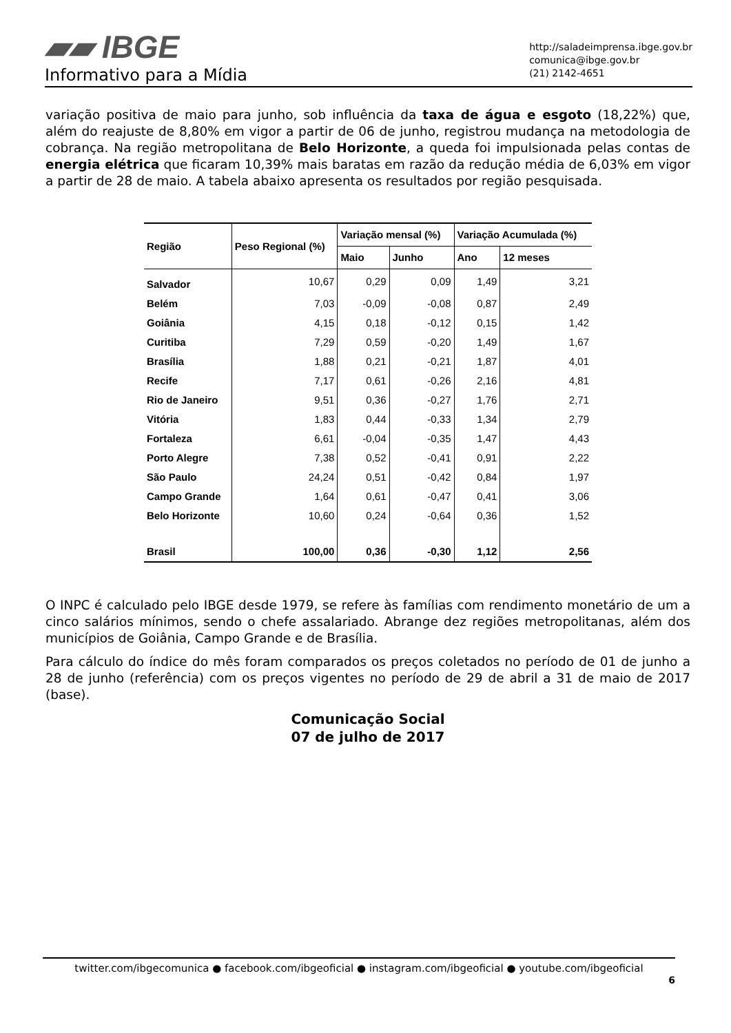▰▰ IBGE
Informativo para a Mídia
http://saladeimprensa.ibge.gov.br
comunica@ibge.gov.br
(21) 2142-4651
variação positiva de maio para junho, sob influência da taxa de água e esgoto (18,22%) que, além do reajuste de 8,80% em vigor a partir de 06 de junho, registrou mudança na metodologia de cobrança. Na região metropolitana de Belo Horizonte, a queda foi impulsionada pelas contas de energia elétrica que ficaram 10,39% mais baratas em razão da redução média de 6,03% em vigor a partir de 28 de maio. A tabela abaixo apresenta os resultados por região pesquisada.
| Região | Peso Regional (%) | Variação mensal (%) | | Variação Acumulada (%) | |
| --- | --- | --- | --- | --- | --- |
| | | Maio | Junho | Ano | 12 meses |
| Salvador | 10,67 | 0,29 | 0,09 | 1,49 | 3,21 |
| Belém | 7,03 | -0,09 | -0,08 | 0,87 | 2,49 |
| Goiânia | 4,15 | 0,18 | -0,12 | 0,15 | 1,42 |
| Curitiba | 7,29 | 0,59 | -0,20 | 1,49 | 1,67 |
| Brasília | 1,88 | 0,21 | -0,21 | 1,87 | 4,01 |
| Recife | 7,17 | 0,61 | -0,26 | 2,16 | 4,81 |
| Rio de Janeiro | 9,51 | 0,36 | -0,27 | 1,76 | 2,71 |
| Vitória | 1,83 | 0,44 | -0,33 | 1,34 | 2,79 |
| Fortaleza | 6,61 | -0,04 | -0,35 | 1,47 | 4,43 |
| Porto Alegre | 7,38 | 0,52 | -0,41 | 0,91 | 2,22 |
| São Paulo | 24,24 | 0,51 | -0,42 | 0,84 | 1,97 |
| Campo Grande | 1,64 | 0,61 | -0,47 | 0,41 | 3,06 |
| Belo Horizonte | 10,60 | 0,24 | -0,64 | 0,36 | 1,52 |
| Brasil | 100,00 | 0,36 | -0,30 | 1,12 | 2,56 |
O INPC é calculado pelo IBGE desde 1979, se refere às famílias com rendimento monetário de um a cinco salários mínimos, sendo o chefe assalariado. Abrange dez regiões metropolitanas, além dos municípios de Goiânia, Campo Grande e de Brasília.
Para cálculo do índice do mês foram comparados os preços coletados no período de 01 de junho a 28 de junho (referência) com os preços vigentes no período de 29 de abril a 31 de maio de 2017 (base).
Comunicação Social
07 de julho de 2017
twitter.com/ibgecomunica ● facebook.com/ibgeoficial ● instagram.com/ibgeoficial ● youtube.com/ibgeoficial
6